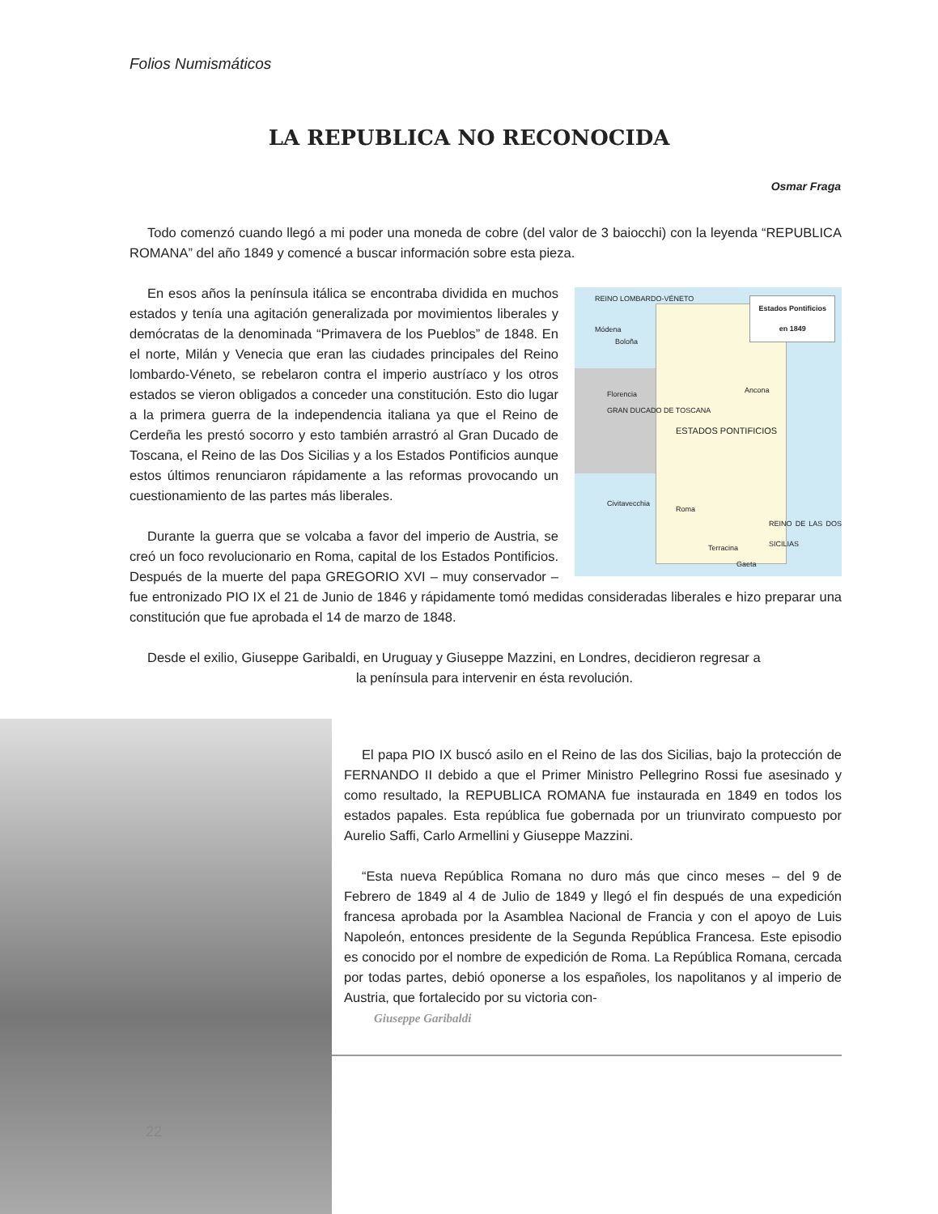Folios Numismáticos
LA REPUBLICA NO RECONOCIDA
Osmar Fraga
Todo comenzó cuando llegó a mi poder una moneda de cobre (del valor de 3 baiocchi) con la leyenda “REPUBLICA ROMANA” del año 1849 y comencé a buscar información sobre esta pieza.
Estados Pontificios
en 1849
Módena
Boloña
Florencia Ancona
GRAN DUCADO DE TOSCANA
ESTADOS PONTIFICIOS
Civitavecchia
Roma
REINO DE LAS DOS SICILIAS
Terracina
Gaeta
REINO LOMBARDO-VÉNETO
En esos años la península itálica se encontraba dividida en muchos estados y tenía una agitación generalizada por movimientos liberales y demócratas de la denominada “Primavera de los Pueblos” de 1848. En el norte, Milán y Venecia que eran las ciudades principales del Reino lombardo-Véneto, se rebelaron contra el imperio austríaco y los otros estados se vieron obligados a conceder una constitución. Esto dio lugar a la primera guerra de la independencia italiana ya que el Reino de Cerdeña les prestó socorro y esto también arrastró al Gran Ducado de Toscana, el Reino de las Dos Sicilias y a los Estados Pontificios aunque estos últimos renunciaron rápidamente a las reformas provocando un cuestionamiento de las partes más liberales.
Durante la guerra que se volcaba a favor del imperio de Austria, se creó un foco revolucionario en Roma, capital de los Estados Pontificios. Después de la muerte del papa GREGORIO XVI – muy conservador – fue entronizado PIO IX el 21 de Junio de 1846 y rápidamente tomó medidas consideradas liberales e hizo preparar una constitución que fue aprobada el 14 de marzo de 1848.
Desde el exilio, Giuseppe Garibaldi, en Uruguay y Giuseppe Mazzini, en Londres, decidieron regresar a
la península para intervenir en ésta revolución.
El papa PIO IX buscó asilo en el Reino de las dos Sicilias, bajo la protección de FERNANDO II debido a que el Primer Ministro Pellegrino Rossi fue asesinado y como resultado, la REPUBLICA ROMANA fue instaurada en 1849 en todos los estados papales. Esta república fue gobernada por un triunvirato compuesto por Aurelio Saffi, Carlo Armellini y Giuseppe Mazzini.
“Esta nueva República Romana no duro más que cinco meses – del 9 de Febrero de 1849 al 4 de Julio de 1849 y llegó el fin después de una expedición francesa aprobada por la Asamblea Nacional de Francia y con el apoyo de Luis Napoleón, entonces presidente de la Segunda República Francesa. Este episodio es conocido por el nombre de expedición de Roma. La República Romana, cercada por todas partes, debió oponerse a los españoles, los napolitanos y al imperio de Austria, que fortalecido por su victoria con-
Giuseppe Garibaldi
22